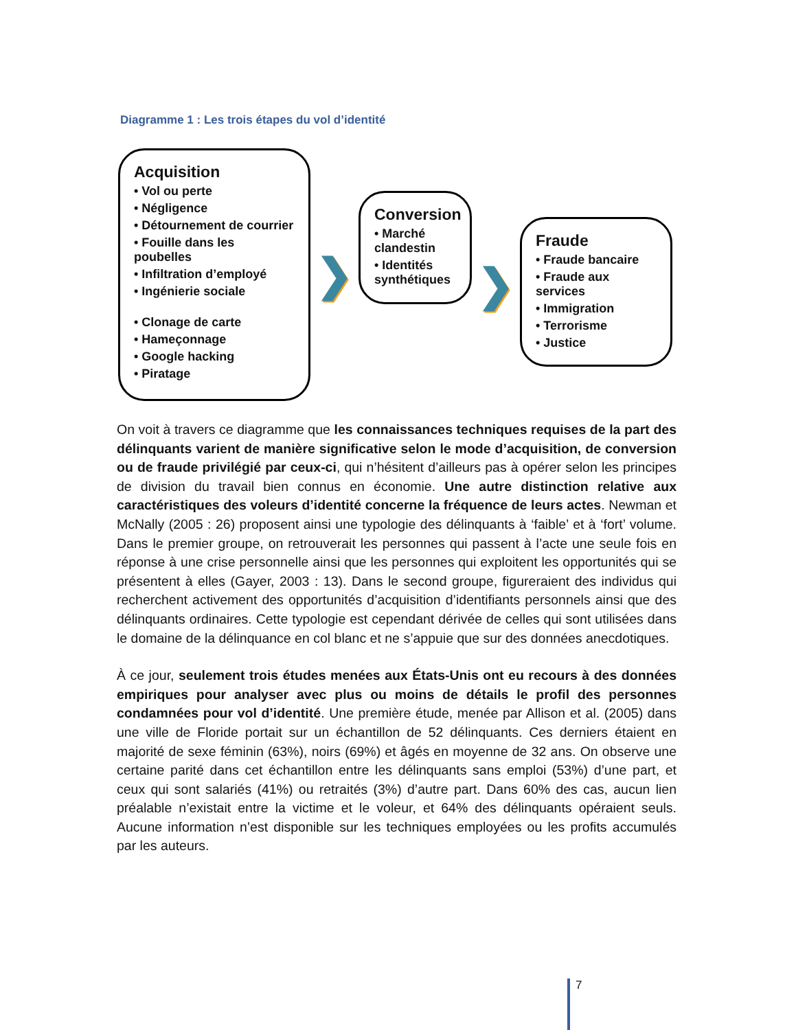Diagramme 1 : Les trois étapes du vol d’identité
Acquisition
• Vol ou perte
• Négligence
• Détournement de courrier
• Fouille dans les poubelles
• Infiltration d’employé
• Ingénierie sociale
• Clonage de carte
• Hameçonnage
• Google hacking
• Piratage
❯
Conversion
• Marché clandestin
• Identités synthétiques
❯
Fraude
• Fraude bancaire
• Fraude aux services
• Immigration
• Terrorisme
• Justice
On voit à travers ce diagramme que les connaissances techniques requises de la part des délinquants varient de manière significative selon le mode d’acquisition, de conversion ou de fraude privilégié par ceux-ci, qui n’hésitent d’ailleurs pas à opérer selon les principes de division du travail bien connus en économie. Une autre distinction relative aux caractéristiques des voleurs d’identité concerne la fréquence de leurs actes. Newman et McNally (2005 : 26) proposent ainsi une typologie des délinquants à ‘faible’ et à ‘fort’ volume. Dans le premier groupe, on retrouverait les personnes qui passent à l’acte une seule fois en réponse à une crise personnelle ainsi que les personnes qui exploitent les opportunités qui se présentent à elles (Gayer, 2003 : 13). Dans le second groupe, figureraient des individus qui recherchent activement des opportunités d’acquisition d’identifiants personnels ainsi que des délinquants ordinaires. Cette typologie est cependant dérivée de celles qui sont utilisées dans le domaine de la délinquance en col blanc et ne s’appuie que sur des données anecdotiques.
À ce jour, seulement trois études menées aux États-Unis ont eu recours à des données empiriques pour analyser avec plus ou moins de détails le profil des personnes condamnées pour vol d’identité. Une première étude, menée par Allison et al. (2005) dans une ville de Floride portait sur un échantillon de 52 délinquants. Ces derniers étaient en majorité de sexe féminin (63%), noirs (69%) et âgés en moyenne de 32 ans. On observe une certaine parité dans cet échantillon entre les délinquants sans emploi (53%) d’une part, et ceux qui sont salariés (41%) ou retraités (3%) d’autre part. Dans 60% des cas, aucun lien préalable n’existait entre la victime et le voleur, et 64% des délinquants opéraient seuls. Aucune information n’est disponible sur les techniques employées ou les profits accumulés par les auteurs.
7